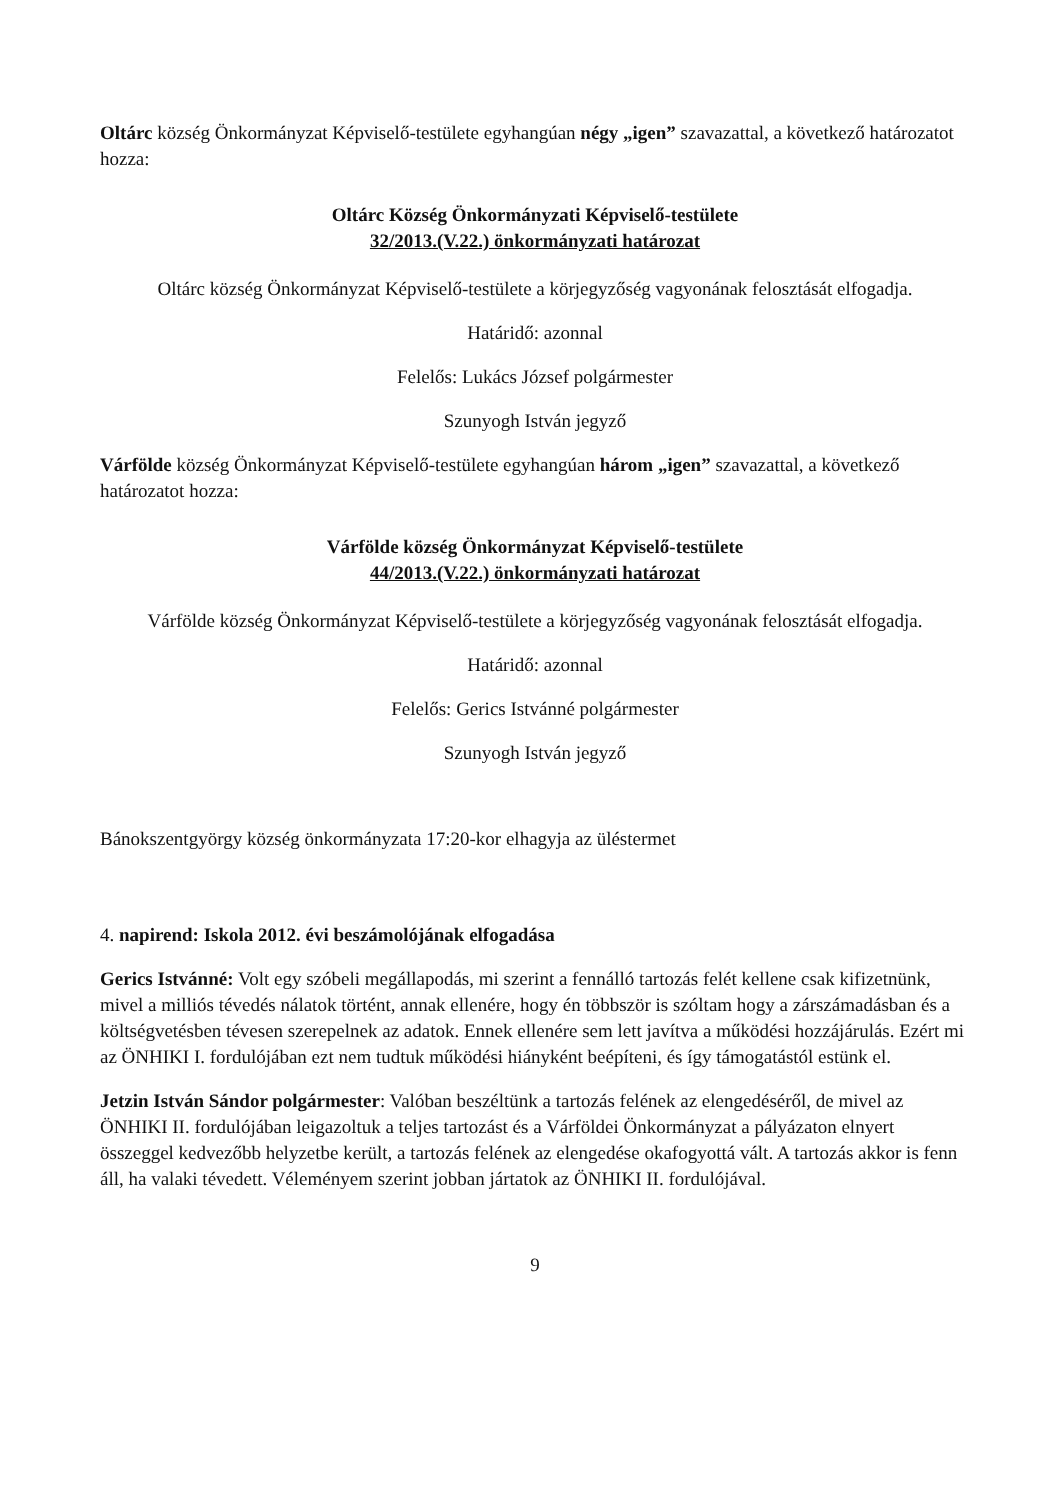Oltárc község Önkormányzat Képviselő-testülete egyhangúan négy „igen” szavazattal, a következő határozatot hozza:
Oltárc Község Önkormányzati Képviselő-testülete
32/2013.(V.22.) önkormányzati határozat
Oltárc község Önkormányzat Képviselő-testülete a körjegyzőség vagyonának felosztását elfogadja.
Határidő: azonnal
Felelős: Lukács József polgármester
Szunyogh István jegyző
Várfölde község Önkormányzat Képviselő-testülete egyhangúan három „igen” szavazattal, a következő határozatot hozza:
Várfölde község Önkormányzat Képviselő-testülete
44/2013.(V.22.) önkormányzati határozat
Várfölde község Önkormányzat Képviselő-testülete a körjegyzőség vagyonának felosztását elfogadja.
Határidő: azonnal
Felelős: Gerics Istvánné polgármester
Szunyogh István jegyző
Bánokszentgyörgy község önkormányzata 17:20-kor elhagyja az üléstermet
4. napirend: Iskola 2012. évi beszámolójának elfogadása
Gerics Istvánné: Volt egy szóbeli megállapodás, mi szerint a fennálló tartozás felét kellene csak kifizetnünk, mivel a milliós tévedés nálatok történt, annak ellenére, hogy én többször is szóltam hogy a zárszámadásban és a költségvetésben tévesen szerepelnek az adatok. Ennek ellenére sem lett javítva a működési hozzájárulás. Ezért mi az ÖNHIKI I. fordulójában ezt nem tudtuk működési hiányként beépíteni, és így támogatástól estünk el.
Jetzin István Sándor polgármester: Valóban beszéltünk a tartozás felének az elengedéséről, de mivel az ÖNHIKI II. fordulójában leigazoltuk a teljes tartozást és a Várföldei Önkormányzat a pályázaton elnyert összeggel kedvezőbb helyzetbe került, a tartozás felének az elengedése okafogyottá vált. A tartozás akkor is fenn áll, ha valaki tévedett. Véleményem szerint jobban jártatok az ÖNHIKI II. fordulójával.
9